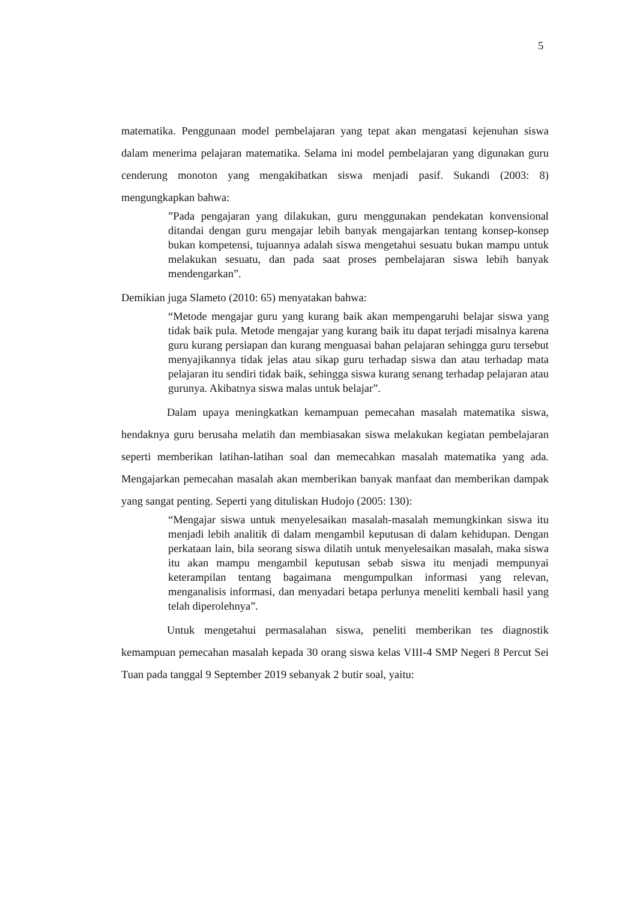5
matematika. Penggunaan model pembelajaran yang tepat akan mengatasi kejenuhan siswa dalam menerima pelajaran matematika. Selama ini model pembelajaran yang digunakan guru cenderung monoton yang mengakibatkan siswa menjadi pasif. Sukandi (2003: 8) mengungkapkan bahwa:
”Pada pengajaran yang dilakukan, guru menggunakan pendekatan konvensional ditandai dengan guru mengajar lebih banyak mengajarkan tentang konsep-konsep bukan kompetensi, tujuannya adalah siswa mengetahui sesuatu bukan mampu untuk melakukan sesuatu, dan pada saat proses pembelajaran siswa lebih banyak mendengarkan”.
Demikian juga Slameto (2010: 65) menyatakan bahwa:
“Metode mengajar guru yang kurang baik akan mempengaruhi belajar siswa yang tidak baik pula. Metode mengajar yang kurang baik itu dapat terjadi misalnya karena guru kurang persiapan dan kurang menguasai bahan pelajaran sehingga guru tersebut menyajikannya tidak jelas atau sikap guru terhadap siswa dan atau terhadap mata pelajaran itu sendiri tidak baik, sehingga siswa kurang senang terhadap pelajaran atau gurunya. Akibatnya siswa malas untuk belajar”.
Dalam upaya meningkatkan kemampuan pemecahan masalah matematika siswa, hendaknya guru berusaha melatih dan membiasakan siswa melakukan kegiatan pembelajaran seperti memberikan latihan-latihan soal dan memecahkan masalah matematika yang ada. Mengajarkan pemecahan masalah akan memberikan banyak manfaat dan memberikan dampak yang sangat penting. Seperti yang dituliskan Hudojo (2005: 130):
“Mengajar siswa untuk menyelesaikan masalah-masalah memungkinkan siswa itu menjadi lebih analitik di dalam mengambil keputusan di dalam kehidupan. Dengan perkataan lain, bila seorang siswa dilatih untuk menyelesaikan masalah, maka siswa itu akan mampu mengambil keputusan sebab siswa itu menjadi mempunyai keterampilan tentang bagaimana mengumpulkan informasi yang relevan, menganalisis informasi, dan menyadari betapa perlunya meneliti kembali hasil yang telah diperolehnya”.
Untuk mengetahui permasalahan siswa, peneliti memberikan tes diagnostik kemampuan pemecahan masalah kepada 30 orang siswa kelas VIII-4 SMP Negeri 8 Percut Sei Tuan pada tanggal 9 September 2019 sebanyak 2 butir soal, yaitu: